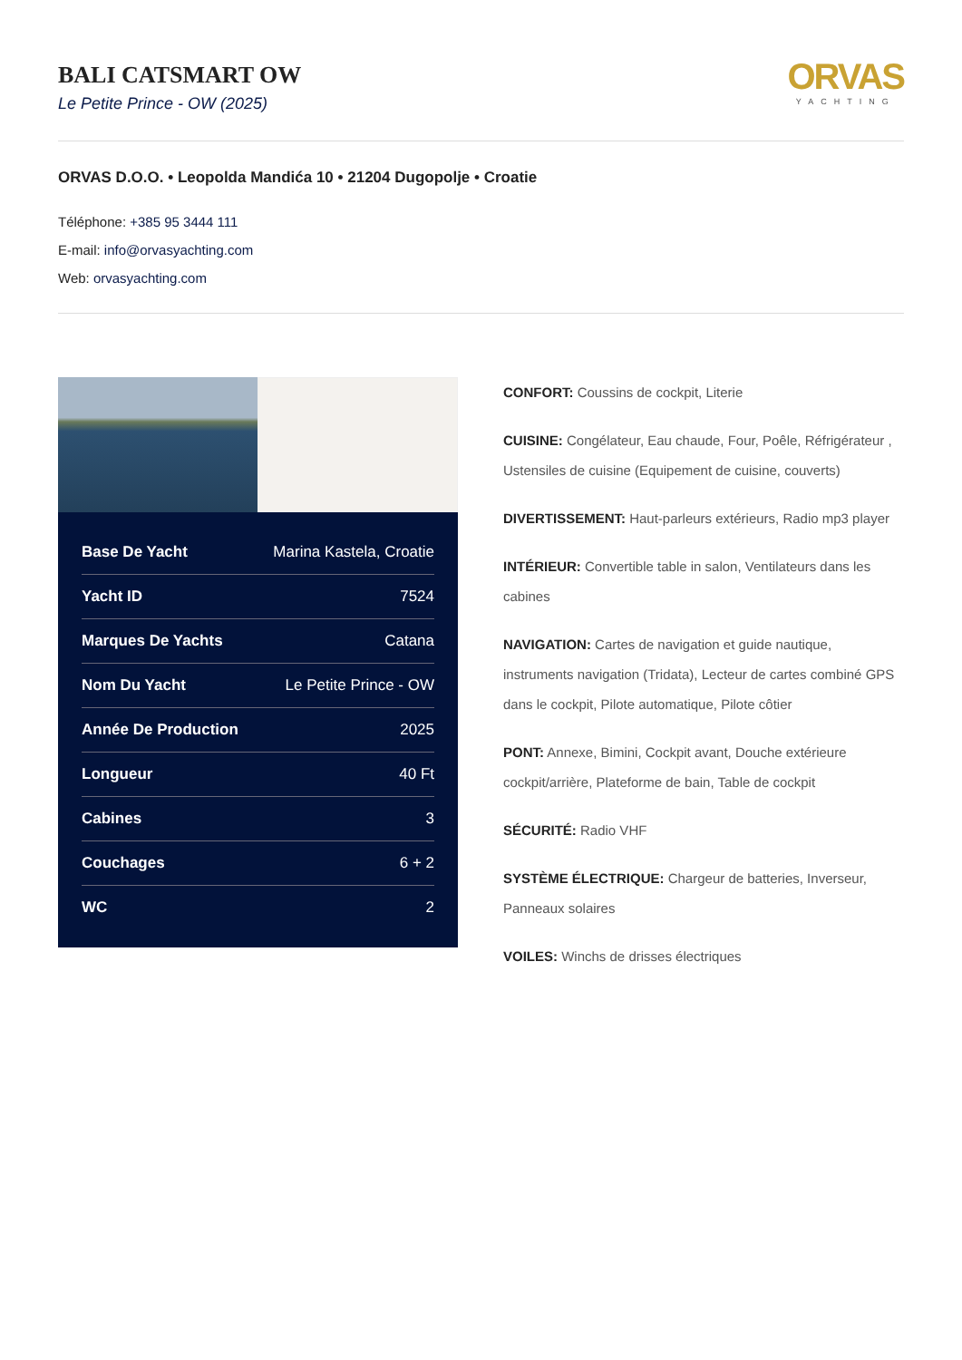BALI CATSMART OW
Le Petite Prince - OW (2025)
ORVAS
YACHTING
ORVAS D.O.O. • Leopolda Mandića 10 • 21204 Dugopolje • Croatie
Téléphone: +385 95 3444 111
E-mail: info@orvasyachting.com
Web: orvasyachting.com
| Base De Yacht | Marina Kastela, Croatie |
| Yacht ID | 7524 |
| Marques De Yachts | Catana |
| Nom Du Yacht | Le Petite Prince - OW |
| Année De Production | 2025 |
| Longueur | 40 Ft |
| Cabines | 3 |
| Couchages | 6 + 2 |
| WC | 2 |
CONFORT: Coussins de cockpit, Literie
CUISINE: Congélateur, Eau chaude, Four, Poêle, Réfrigérateur , Ustensiles de cuisine (Equipement de cuisine, couverts)
DIVERTISSEMENT: Haut-parleurs extérieurs, Radio mp3 player
INTÉRIEUR: Convertible table in salon, Ventilateurs dans les cabines
NAVIGATION: Cartes de navigation et guide nautique, instruments navigation (Tridata), Lecteur de cartes combiné GPS dans le cockpit, Pilote automatique, Pilote côtier
PONT: Annexe, Bimini, Cockpit avant, Douche extérieure cockpit/arrière, Plateforme de bain, Table de cockpit
SÉCURITÉ: Radio VHF
SYSTÈME ÉLECTRIQUE: Chargeur de batteries, Inverseur, Panneaux solaires
VOILES: Winchs de drisses électriques